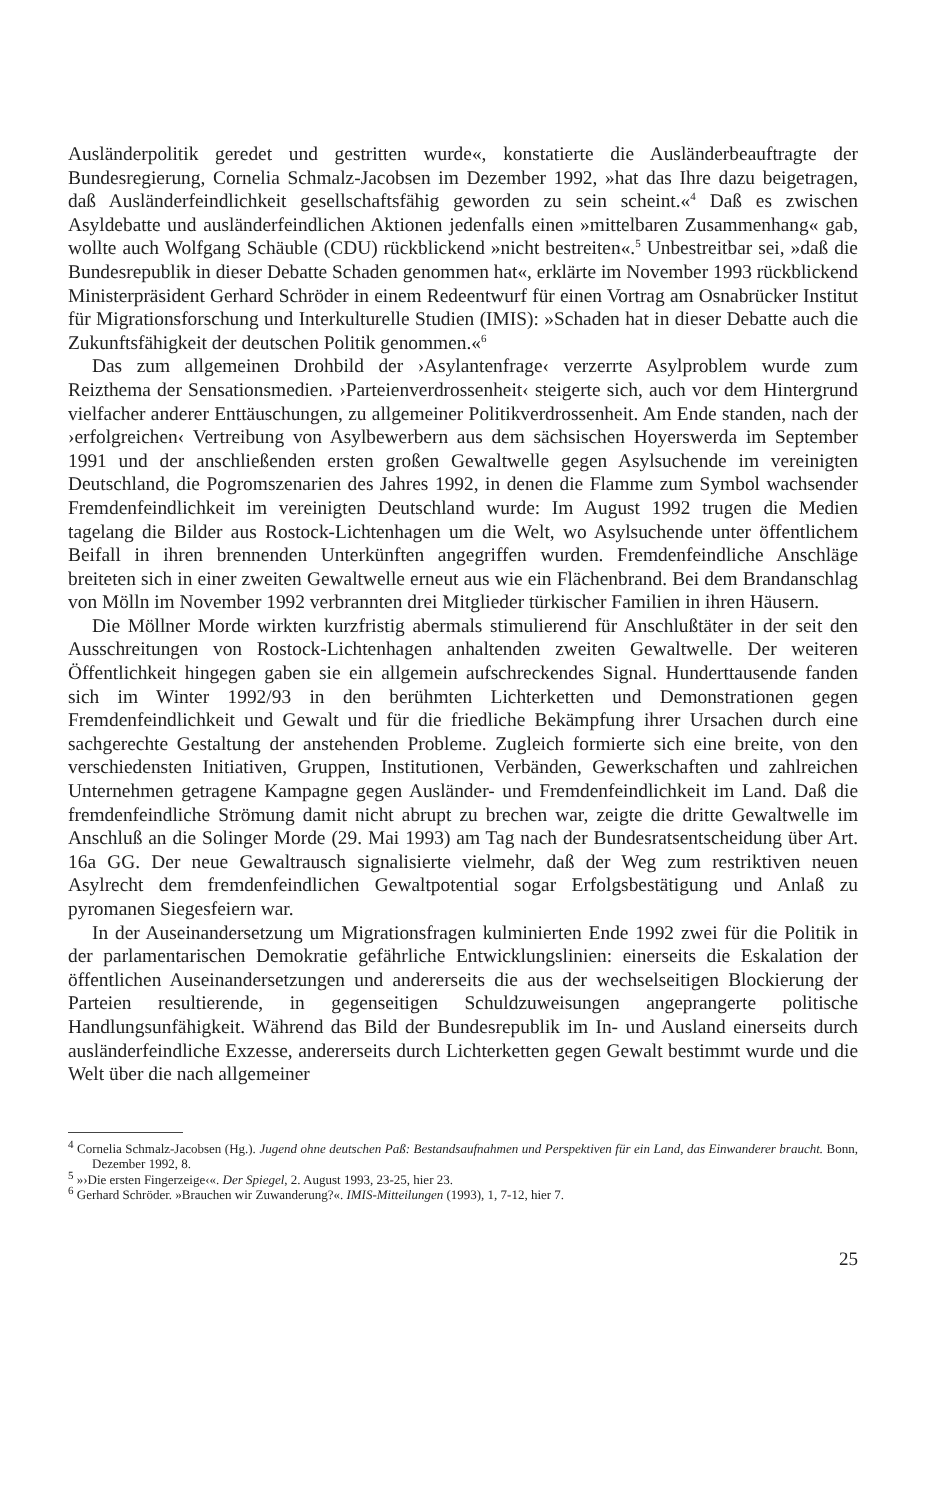Ausländerpolitik geredet und gestritten wurde«, konstatierte die Ausländerbeauftragte der Bundesregierung, Cornelia Schmalz-Jacobsen im Dezember 1992, »hat das Ihre dazu beigetragen, daß Ausländerfeindlichkeit gesellschaftsfähig geworden zu sein scheint.«<sup>4</sup> Daß es zwischen Asyldebatte und ausländerfeindlichen Aktionen jedenfalls einen »mittelbaren Zusammenhang« gab, wollte auch Wolfgang Schäuble (CDU) rückblickend »nicht bestreiten«.<sup>5</sup> Unbestreitbar sei, »daß die Bundesrepublik in dieser Debatte Schaden genommen hat«, erklärte im November 1993 rückblickend Ministerpräsident Gerhard Schröder in einem Redeentwurf für einen Vortrag am Osnabrücker Institut für Migrationsforschung und Interkulturelle Studien (IMIS): »Schaden hat in dieser Debatte auch die Zukunftsfähigkeit der deutschen Politik genommen.«<sup>6</sup>
Das zum allgemeinen Drohbild der ›Asylantenfrage‹ verzerrte Asylproblem wurde zum Reizthema der Sensationsmedien. ›Parteienverdrossenheit‹ steigerte sich, auch vor dem Hintergrund vielfacher anderer Enttäuschungen, zu allgemeiner Politikverdrossenheit. Am Ende standen, nach der ›erfolgreichen‹ Vertreibung von Asylbewerbern aus dem sächsischen Hoyerswerda im September 1991 und der anschließenden ersten großen Gewaltwelle gegen Asylsuchende im vereinigten Deutschland, die Pogromszenarien des Jahres 1992, in denen die Flamme zum Symbol wachsender Fremdenfeindlichkeit im vereinigten Deutschland wurde: Im August 1992 trugen die Medien tagelang die Bilder aus Rostock-Lichtenhagen um die Welt, wo Asylsuchende unter öffentlichem Beifall in ihren brennenden Unterkünften angegriffen wurden. Fremdenfeindliche Anschläge breiteten sich in einer zweiten Gewaltwelle erneut aus wie ein Flächenbrand. Bei dem Brandanschlag von Mölln im November 1992 verbrannten drei Mitglieder türkischer Familien in ihren Häusern.
Die Möllner Morde wirkten kurzfristig abermals stimulierend für Anschlußtäter in der seit den Ausschreitungen von Rostock-Lichtenhagen anhaltenden zweiten Gewaltwelle. Der weiteren Öffentlichkeit hingegen gaben sie ein allgemein aufschreckendes Signal. Hunderttausende fanden sich im Winter 1992/93 in den berühmten Lichterketten und Demonstrationen gegen Fremdenfeindlichkeit und Gewalt und für die friedliche Bekämpfung ihrer Ursachen durch eine sachgerechte Gestaltung der anstehenden Probleme. Zugleich formierte sich eine breite, von den verschiedensten Initiativen, Gruppen, Institutionen, Verbänden, Gewerkschaften und zahlreichen Unternehmen getragene Kampagne gegen Ausländer- und Fremdenfeindlichkeit im Land. Daß die fremdenfeindliche Strömung damit nicht abrupt zu brechen war, zeigte die dritte Gewaltwelle im Anschluß an die Solinger Morde (29. Mai 1993) am Tag nach der Bundesratsentscheidung über Art. 16a GG. Der neue Gewaltrausch signalisierte vielmehr, daß der Weg zum restriktiven neuen Asylrecht dem fremdenfeindlichen Gewaltpotential sogar Erfolgsbestätigung und Anlaß zu pyromanen Siegesfeiern war.
In der Auseinandersetzung um Migrationsfragen kulminierten Ende 1992 zwei für die Politik in der parlamentarischen Demokratie gefährliche Entwicklungslinien: einerseits die Eskalation der öffentlichen Auseinandersetzungen und andererseits die aus der wechselseitigen Blockierung der Parteien resultierende, in gegenseitigen Schuldzuweisungen angeprangerte politische Handlungsunfähigkeit. Während das Bild der Bundesrepublik im In- und Ausland einerseits durch ausländerfeindliche Exzesse, andererseits durch Lichterketten gegen Gewalt bestimmt wurde und die Welt über die nach allgemeiner
<sup>4</sup> Cornelia Schmalz-Jacobsen (Hg.). Jugend ohne deutschen Paß: Bestandsaufnahmen und Perspektiven für ein Land, das Einwanderer braucht. Bonn, Dezember 1992, 8.
<sup>5</sup> »›Die ersten Fingerzeige‹«. Der Spiegel, 2. August 1993, 23-25, hier 23.
<sup>6</sup> Gerhard Schröder. »Brauchen wir Zuwanderung?«. IMIS-Mitteilungen (1993), 1, 7-12, hier 7.
25